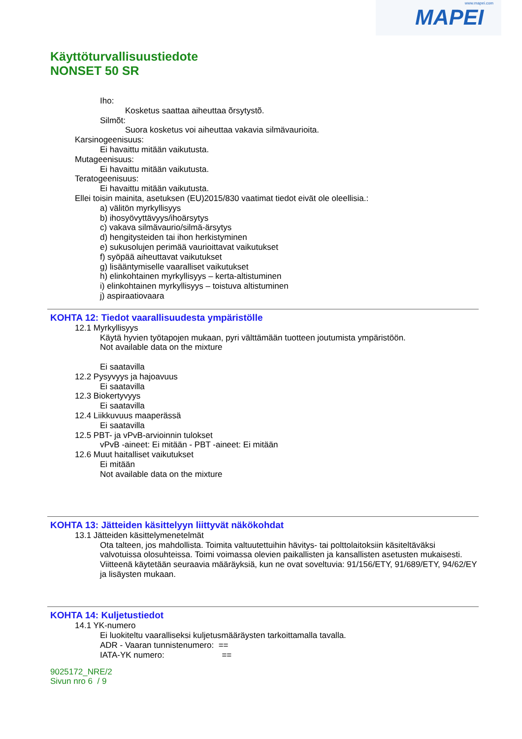www.mapei.com
MAPEI
Käyttöturvallisuustiedote
NONSET 50 SR
Iho:
Kosketus saattaa aiheuttaa õrsytystõ.
Silmõt:
Suora kosketus voi aiheuttaa vakavia silmävaurioita.
Karsinogeenisuus:
Ei havaittu mitään vaikutusta.
Mutageenisuus:
Ei havaittu mitään vaikutusta.
Teratogeenisuus:
Ei havaittu mitään vaikutusta.
Ellei toisin mainita, asetuksen (EU)2015/830 vaatimat tiedot eivät ole oleellisia.:
a) välitön myrkyllisyys
b) ihosyövyttävyys/ihoärsytys
c) vakava silmävaurio/silmä-ärsytys
d) hengitysteiden tai ihon herkistyminen
e) sukusolujen perimää vaurioittavat vaikutukset
f) syöpää aiheuttavat vaikutukset
g) lisääntymiselle vaaralliset vaikutukset
h) elinkohtainen myrkyllisyys – kerta-altistuminen
i) elinkohtainen myrkyllisyys – toistuva altistuminen
j) aspiraatiovaara
KOHTA 12: Tiedot vaarallisuudesta ympäristölle
12.1 Myrkyllisyys
Käytä hyvien työtapojen mukaan, pyri välttämään tuotteen joutumista ympäristöön.
Not available data on the mixture
Ei saatavilla
12.2 Pysyvyys ja hajoavuus
Ei saatavilla
12.3 Biokertyvyys
Ei saatavilla
12.4 Liikkuvuus maaperässä
Ei saatavilla
12.5 PBT- ja vPvB-arvioinnin tulokset
vPvB -aineet: Ei mitään - PBT -aineet: Ei mitään
12.6 Muut haitalliset vaikutukset
Ei mitään
Not available data on the mixture
KOHTA 13: Jätteiden käsittelyyn liittyvät näkökohdat
13.1 Jätteiden käsittelymenetelmät
Ota talteen, jos mahdollista. Toimita valtuutettuihin hävitys- tai polttolaitoksiin käsiteltäväksi valvotuissa olosuhteissa. Toimi voimassa olevien paikallisten ja kansallisten asetusten mukaisesti.
Viitteenä käytetään seuraavia määräyksiä, kun ne ovat soveltuvia: 91/156/ETY, 91/689/ETY, 94/62/EY ja lisäysten mukaan.
KOHTA 14: Kuljetustiedot
14.1 YK-numero
Ei luokiteltu vaaralliseksi kuljetusmääräysten tarkoittamalla tavalla.
ADR - Vaaran tunnistenumero: ==
IATA-YK numero: ==
9025172_NRE/2
Sivun nro 6 / 9